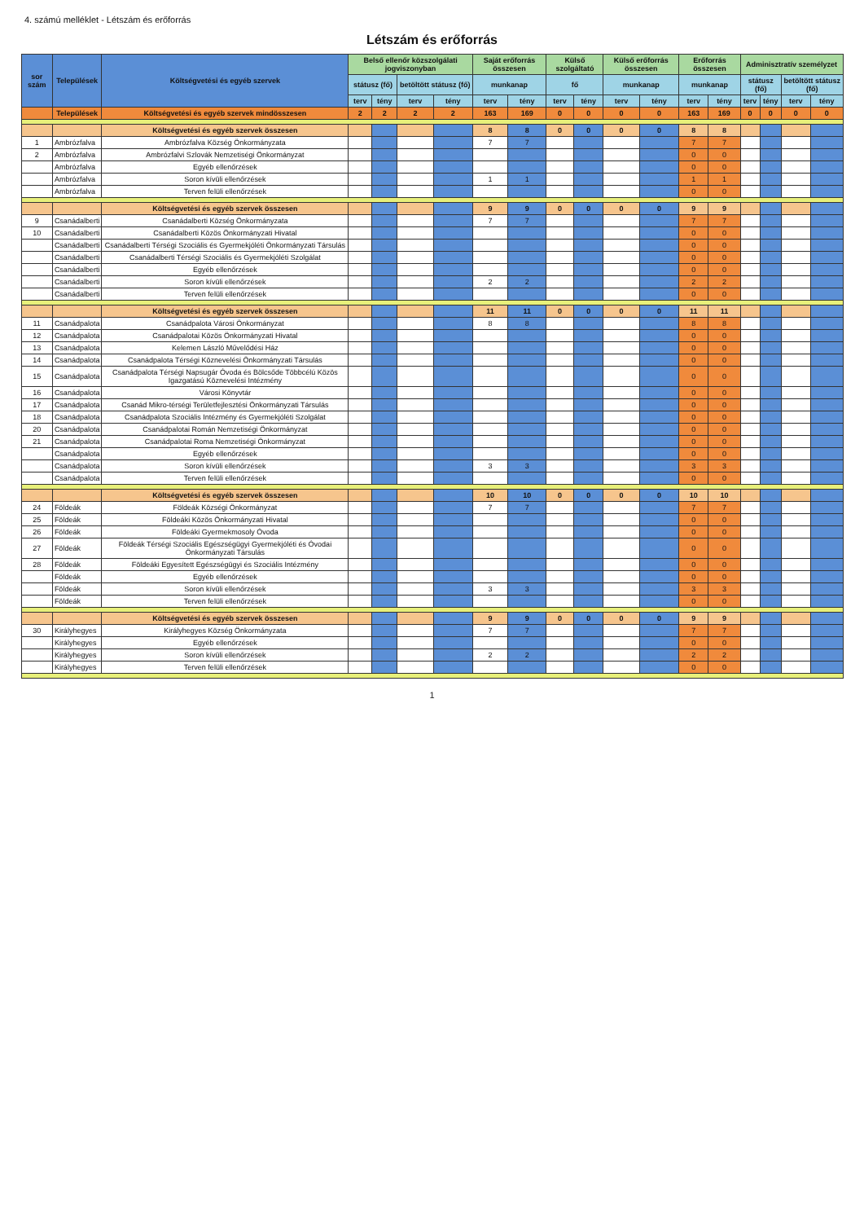4. számú melléklet - Létszám és erőforrás
Létszám és erőforrás
| sor szám | Települések | Költségvetési és egyéb szervek | Belső ellenőr közszolgálati jogviszonyban | | | | Saját erőforrás összesen | | Külső szolgáltató | | Külső erőforrás összesen | | Erőforrás összesen | | Adminisztratív személyzet | | | |
| --- | --- | --- | --- | --- | --- | --- | --- | --- | --- | --- | --- | --- | --- | --- | --- | --- | --- | --- |
| | | | státusz (fő) | | betöltött státusz (fő) | | munkanap | | fő | | munkanap | | munkanap | | státusz (fő) | | betöltött státusz (fő) | |
| | | | terv | tény | terv | tény | terv | tény | terv | tény | terv | tény | terv | tény | terv | tény | terv | tény |
| | Települések | Költségvetési és egyéb szervek mindösszesen | 2 | 2 | 2 | 2 | 163 | 169 | 0 | 0 | 0 | 0 | 163 | 169 | 0 | 0 | 0 | 0 |
| | | Költségvetési és egyéb szervek összesen | | | | | 8 | 8 | 0 | 0 | 0 | 0 | 8 | 8 | | | | |
| 1 | Ambrózfalva | Ambrózfalva Község Önkormányzata | | | | | 7 | 7 | | | | | 7 | 7 | | | | |
| 2 | Ambrózfalva | Ambrózfalvi Szlovák Nemzetiségi Önkormányzat | | | | | | | | | | | 0 | 0 | | | | |
| | Ambrózfalva | Egyéb ellenőrzések | | | | | | | | | | | 0 | 0 | | | | |
| | Ambrózfalva | Soron kívüli ellenőrzések | | | | | 1 | 1 | | | | | 1 | 1 | | | | |
| | Ambrózfalva | Terven felüli ellenőrzések | | | | | | | | | | | 0 | 0 | | | | |
| | | Költségvetési és egyéb szervek összesen | | | | | 9 | 9 | 0 | 0 | 0 | 0 | 9 | 9 | | | | |
| 9 | Csanádalberti | Csanádalberti Község Önkormányzata | | | | | 7 | 7 | | | | | 7 | 7 | | | | |
| 10 | Csanádalberti | Csanádalberti Közös Önkormányzati Hivatal | | | | | | | | | | | 0 | 0 | | | | |
| | Csanádalberti | Csanádalberti Térségi Szociális és Gyermekjóléti Önkormányzati Társulás | | | | | | | | | | | 0 | 0 | | | | |
| | Csanádalberti | Csanádalberti Térségi Szociális és Gyermekjóléti Szolgálat | | | | | | | | | | | 0 | 0 | | | | |
| | Csanádalberti | Egyéb ellenőrzések | | | | | | | | | | | 0 | 0 | | | | |
| | Csanádalberti | Soron kívüli ellenőrzések | | | | | 2 | 2 | | | | | 2 | 2 | | | | |
| | Csanádalberti | Terven felüli ellenőrzések | | | | | | | | | | | 0 | 0 | | | | |
| | | Költségvetési és egyéb szervek összesen | | | | | 11 | 11 | 0 | 0 | 0 | 0 | 11 | 11 | | | | |
| 11 | Csanádpalota | Csanádpalota Városi Önkormányzat | | | | | 8 | 8 | | | | | 8 | 8 | | | | |
| 12 | Csanádpalota | Csanádpalotai Közös Önkormányzati Hivatal | | | | | | | | | | | 0 | 0 | | | | |
| 13 | Csanádpalota | Kelemen László Művelődési Ház | | | | | | | | | | | 0 | 0 | | | | |
| 14 | Csanádpalota | Csanádpalota Térségi Köznevelési Önkormányzati Társulás | | | | | | | | | | | 0 | 0 | | | | |
| 15 | Csanádpalota | Csanádpalota Térségi Napsugár Óvoda és Bölcsőde Többcélú Közös Igazgatású Köznevelési Intézmény | | | | | | | | | | | 0 | 0 | | | | |
| 16 | Csanádpalota | Városi Könyvtár | | | | | | | | | | | 0 | 0 | | | | |
| 17 | Csanádpalota | Csanád Mikro-térségi Területfejlesztési Önkormányzati Társulás | | | | | | | | | | | 0 | 0 | | | | |
| 18 | Csanádpalota | Csanádpalota Szociális Intézmény és Gyermekjóléti Szolgálat | | | | | | | | | | | 0 | 0 | | | | |
| 20 | Csanádpalota | Csanádpalotai Román Nemzetiségi Önkormányzat | | | | | | | | | | | 0 | 0 | | | | |
| 21 | Csanádpalota | Csanádpalotai Roma Nemzetiségi Önkormányzat | | | | | | | | | | | 0 | 0 | | | | |
| | Csanádpalota | Egyéb ellenőrzések | | | | | | | | | | | 0 | 0 | | | | |
| | Csanádpalota | Soron kívüli ellenőrzések | | | | | 3 | 3 | | | | | 3 | 3 | | | | |
| | Csanádpalota | Terven felüli ellenőrzések | | | | | | | | | | | 0 | 0 | | | | |
| | | Költségvetési és egyéb szervek összesen | | | | | 10 | 10 | 0 | 0 | 0 | 0 | 10 | 10 | | | | |
| 24 | Földeák | Földeák Községi Önkormányzat | | | | | 7 | 7 | | | | | 7 | 7 | | | | |
| 25 | Földeák | Földeáki Közös Önkormányzati Hivatal | | | | | | | | | | | 0 | 0 | | | | |
| 26 | Földeák | Földeáki Gyermekmosoly Óvoda | | | | | | | | | | | 0 | 0 | | | | |
| 27 | Földeák | Földeák Térségi Szociális Egészségügyi Gyermekjóléti és Óvodai Önkormányzati Társulás | | | | | | | | | | | 0 | 0 | | | | |
| 28 | Földeák | Földeáki Egyesített Egészségügyi és Szociális Intézmény | | | | | | | | | | | 0 | 0 | | | | |
| | Földeák | Egyéb ellenőrzések | | | | | | | | | | | 0 | 0 | | | | |
| | Földeák | Soron kívüli ellenőrzések | | | | | 3 | 3 | | | | | 3 | 3 | | | | |
| | Földeák | Terven felüli ellenőrzések | | | | | | | | | | | 0 | 0 | | | | |
| | | Költségvetési és egyéb szervek összesen | | | | | 9 | 9 | 0 | 0 | 0 | 0 | 9 | 9 | | | | |
| 30 | Királyhegyes | Királyhegyes Község Önkormányzata | | | | | 7 | 7 | | | | | 7 | 7 | | | | |
| | Királyhegyes | Egyéb ellenőrzések | | | | | | | | | | | 0 | 0 | | | | |
| | Királyhegyes | Soron kívüli ellenőrzések | | | | | 2 | 2 | | | | | 2 | 2 | | | | |
| | Királyhegyes | Terven felüli ellenőrzések | | | | | | | | | | | 0 | 0 | | | | |
1